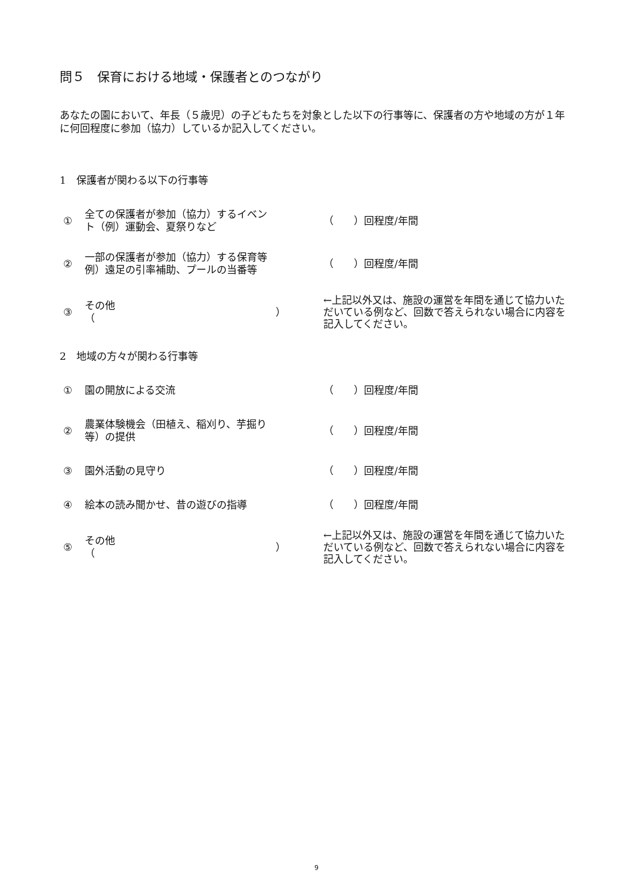問５　保育における地域・保護者とのつながり
あなたの園において、年長（５歳児）の子どもたちを対象とした以下の行事等に、保護者の方や地域の方が１年に何回程度に参加（協力）しているか記入してください。
1　保護者が関わる以下の行事等
① 全ての保護者が参加（協力）するイベント（例）運動会、夏祭りなど （　　）回程度/年間
② 一部の保護者が参加（協力）する保育等　例）遠足の引率補助、プールの当番等 （　　）回程度/年間
③ その他
（ ） ←上記以外又は、施設の運営を年間を通じて協力いただいている例など、回数で答えられない場合に内容を記入してください。
2　地域の方々が関わる行事等
① 園の開放による交流 （　　）回程度/年間
② 農業体験機会（田植え、稲刈り、芋掘り等）の提供 （　　）回程度/年間
③ 園外活動の見守り （　　）回程度/年間
④ 絵本の読み聞かせ、昔の遊びの指導 （　　）回程度/年間
⑤ その他
（ ） ←上記以外又は、施設の運営を年間を通じて協力いただいている例など、回数で答えられない場合に内容を記入してください。
9